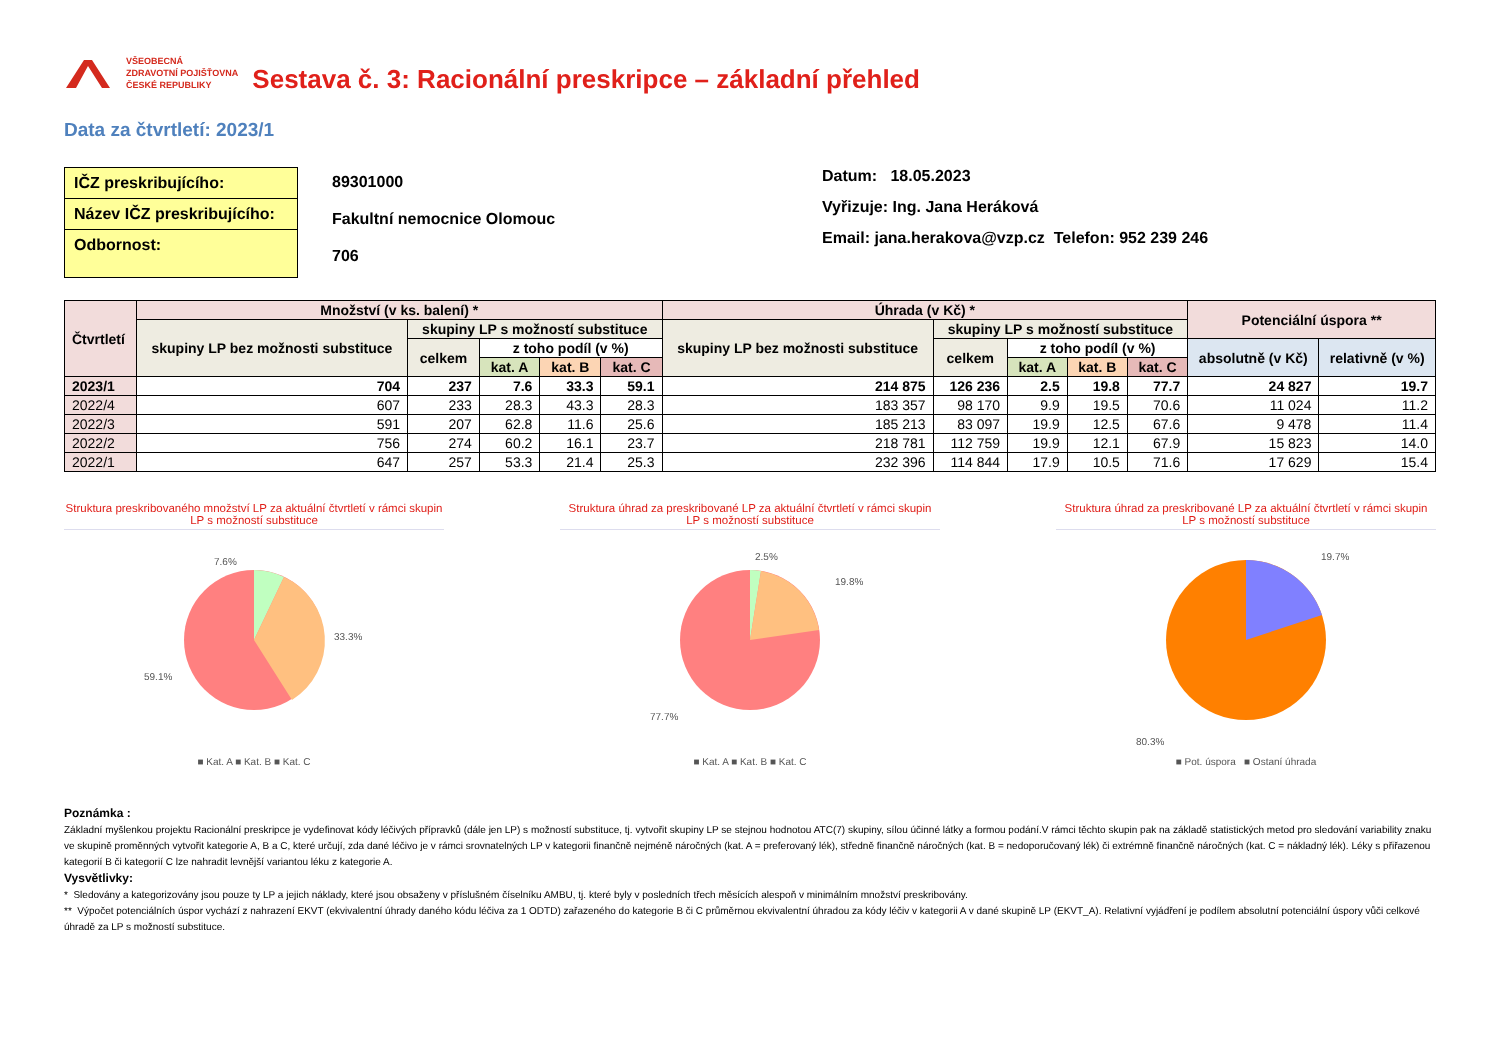VŠEOBECNÁ
ZDRAVOTNÍ POJIŠŤOVNA
ČESKÉ REPUBLIKY
Sestava č. 3: Racionální preskripce – základní přehled
Data za čtvrtletí: 2023/1
IČZ preskribujícího:
Název IČZ preskribujícího:
Odbornost:
89301000
Fakultní nemocnice Olomouc
706
Datum: 18.05.2023
Vyřizuje: Ing. Jana Heráková
Email: jana.herakova@vzp.cz Telefon: 952 239 246
| Čtvrtletí | Množství (v ks. balení) * | | | | | Úhrada (v Kč) * | | | | | Potenciální úspora ** | |
| --- | --- | --- | --- | --- | --- | --- | --- | --- | --- | --- | --- | --- |
| | skupiny LP bez možnosti substituce | skupiny LP s možností substituce | | | | skupiny LP bez možnosti substituce | skupiny LP s možností substituce | | | | | |
| | | celkem | z toho podíl (v %) | | | | celkem | z toho podíl (v %) | | | absolutně (v Kč) | relativně (v %) |
| | | | kat. A | kat. B | kat. C | | | kat. A | kat. B | kat. C | | |
| 2023/1 | 704 | 237 | 7.6 | 33.3 | 59.1 | 214 875 | 126 236 | 2.5 | 19.8 | 77.7 | 24 827 | 19.7 |
| 2022/4 | 607 | 233 | 28.3 | 43.3 | 28.3 | 183 357 | 98 170 | 9.9 | 19.5 | 70.6 | 11 024 | 11.2 |
| 2022/3 | 591 | 207 | 62.8 | 11.6 | 25.6 | 185 213 | 83 097 | 19.9 | 12.5 | 67.6 | 9 478 | 11.4 |
| 2022/2 | 756 | 274 | 60.2 | 16.1 | 23.7 | 218 781 | 112 759 | 19.9 | 12.1 | 67.9 | 15 823 | 14.0 |
| 2022/1 | 647 | 257 | 53.3 | 21.4 | 25.3 | 232 396 | 114 844 | 17.9 | 10.5 | 71.6 | 17 629 | 15.4 |
Struktura preskribovaného množství LP za aktuální čtvrtletí v rámci skupin LP s možností substituce
7.6%
33.3%
59.1%
■ Kat. A ■ Kat. B ■ Kat. C
Struktura úhrad za preskribované LP za aktuální čtvrtletí v rámci skupin LP s možností substituce
2.5%
19.8%
77.7%
■ Kat. A ■ Kat. B ■ Kat. C
Struktura úhrad za preskribované LP za aktuální čtvrtletí v rámci skupin LP s možností substituce
19.7%
80.3%
■ Pot. úspora ■ Ostaní úhrada
Poznámka :
Základní myšlenkou projektu Racionální preskripce je vydefinovat kódy léčivých přípravků (dále jen LP) s možností substituce, tj. vytvořit skupiny LP se stejnou hodnotou ATC(7) skupiny, sílou účinné látky a formou podání.V rámci těchto skupin pak na základě statistických metod pro sledování variability znaku ve skupině proměnných vytvořit kategorie A, B a C, které určují, zda dané léčivo je v rámci srovnatelných LP v kategorii finančně nejméně náročných (kat. A = preferovaný lék), středně finančně náročných (kat. B = nedoporučovaný lék) či extrémně finančně náročných (kat. C = nákladný lék). Léky s přiřazenou kategorií B či kategorií C lze nahradit levnější variantou léku z kategorie A.
Vysvětlivky:
* Sledovány a kategorizovány jsou pouze ty LP a jejich náklady, které jsou obsaženy v příslušném číselníku AMBU, tj. které byly v posledních třech měsících alespoň v minimálním množství preskribovány.
** Výpočet potenciálních úspor vychází z nahrazení EKVT (ekvivalentní úhrady daného kódu léčiva za 1 ODTD) zařazeného do kategorie B či C průměrnou ekvivalentní úhradou za kódy léčiv v kategorii A v dané skupině LP (EKVT_A). Relativní vyjádření je podílem absolutní potenciální úspory vůči celkové úhradě za LP s možností substituce.